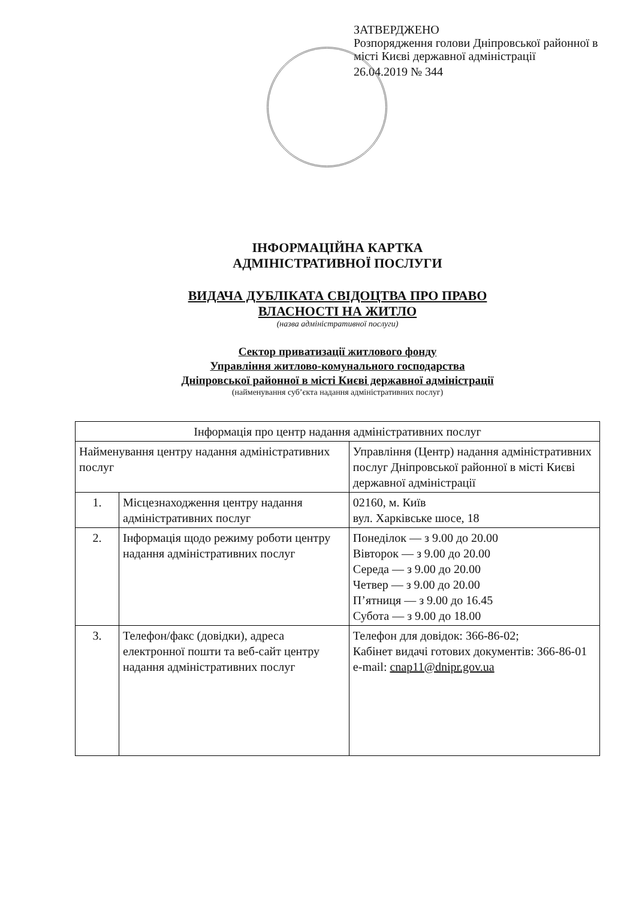ЗАТВЕРДЖЕНО
Розпорядження голови Дніпровської районної в місті Києві державної адміністрації
26.04.2019 № 344
ІНФОРМАЦІЙНА КАРТКА
АДМІНІСТРАТИВНОЇ ПОСЛУГИ
ВИДАЧА ДУБЛІКАТА СВІДОЦТВА ПРО ПРАВО
ВЛАСНОСТІ НА ЖИТЛО
(назва адміністративної послуги)
Сектор приватизації житлового фонду
Управління житлово-комунального господарства
Дніпровської районної в місті Києві державної адміністрації
(найменування суб’єкта надання адміністративних послуг)
| Інформація про центр надання адміністративних послуг | | |
| --- | --- | --- |
| Найменування центру надання адміністративних послуг | | Управління (Центр) надання адміністративних послуг Дніпровської районної в місті Києві державної адміністрації |
| 1. | Місцезнаходження центру надання адміністративних послуг | 02160, м. Київ вул. Харківське шосе, 18 |
| 2. | Інформація щодо режиму роботи центру надання адміністративних послуг | Понеділок — з 9.00 до 20.00 Вівторок — з 9.00 до 20.00 Середа — з 9.00 до 20.00 Четвер — з 9.00 до 20.00 П’ятниця — з 9.00 до 16.45 Субота — з 9.00 до 18.00 |
| 3. | Телефон/факс (довідки), адреса електронної пошти та веб-сайт центру надання адміністративних послуг | Телефон для довідок: 366-86-02; Кабінет видачі готових документів: 366-86-01 e-mail: cnap11@dnipr.gov.ua |